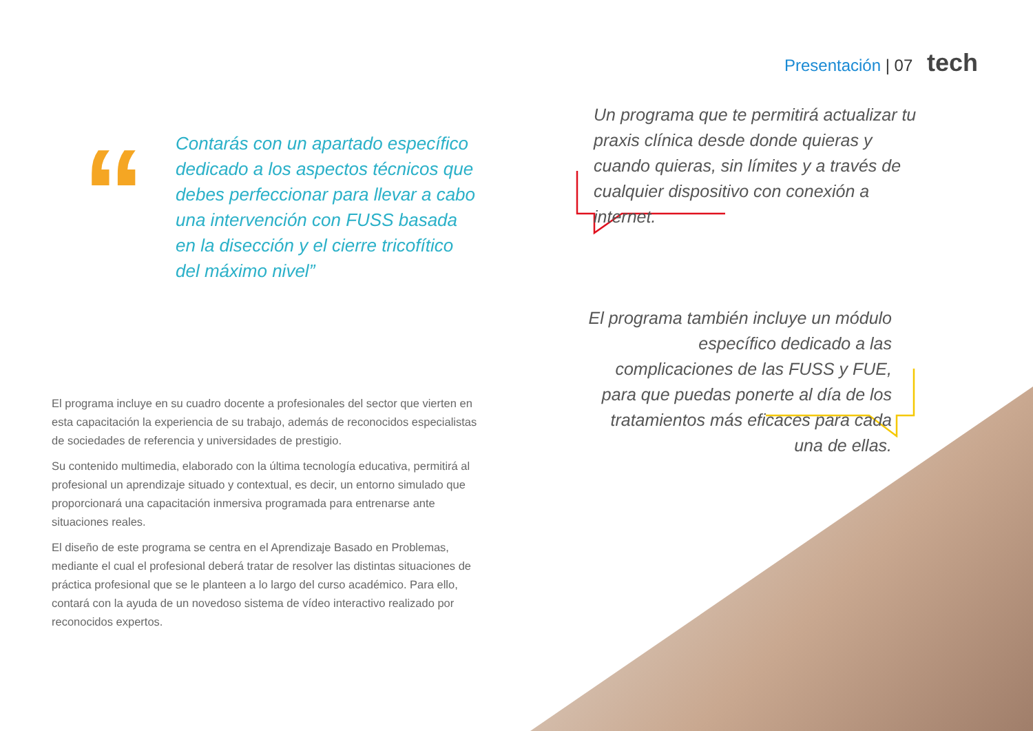Presentación | 07 tech
“
Contarás con un apartado específico dedicado a los aspectos técnicos que debes perfeccionar para llevar a cabo una intervención con FUSS basada en la disección y el cierre tricofítico del máximo nivel”
El programa incluye en su cuadro docente a profesionales del sector que vierten en esta capacitación la experiencia de su trabajo, además de reconocidos especialistas de sociedades de referencia y universidades de prestigio.
Su contenido multimedia, elaborado con la última tecnología educativa, permitirá al profesional un aprendizaje situado y contextual, es decir, un entorno simulado que proporcionará una capacitación inmersiva programada para entrenarse ante situaciones reales.
El diseño de este programa se centra en el Aprendizaje Basado en Problemas, mediante el cual el profesional deberá tratar de resolver las distintas situaciones de práctica profesional que se le planteen a lo largo del curso académico. Para ello, contará con la ayuda de un novedoso sistema de vídeo interactivo realizado por reconocidos expertos.
Un programa que te permitirá actualizar tu praxis clínica desde donde quieras y cuando quieras, sin límites y a través de cualquier dispositivo con conexión a internet.
El programa también incluye un módulo específico dedicado a las complicaciones de las FUSS y FUE, para que puedas ponerte al día de los tratamientos más eficaces para cada una de ellas.